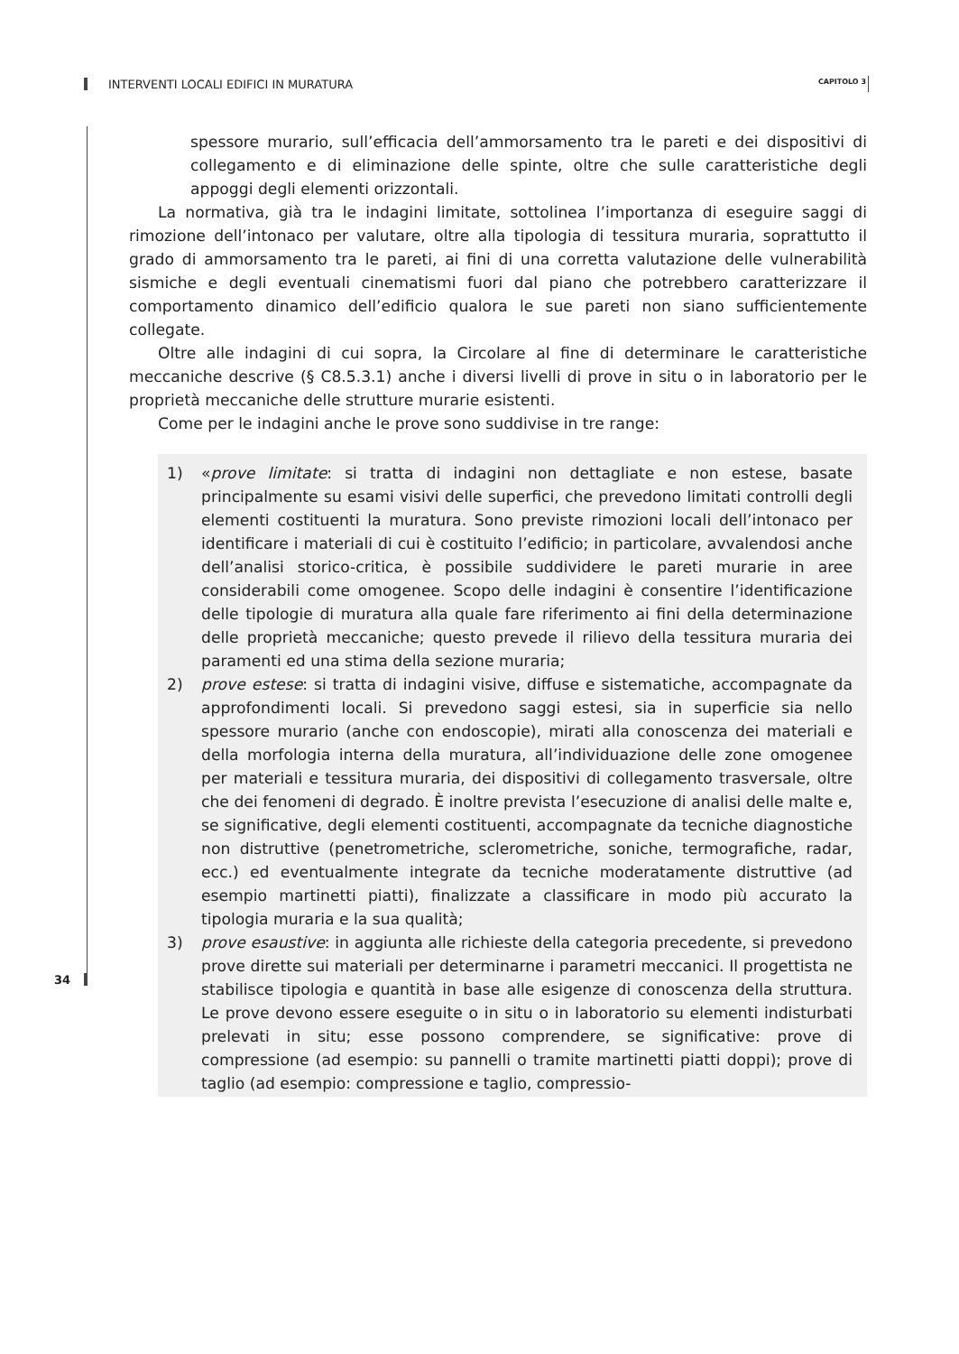INTERVENTI LOCALI EDIFICI IN MURATURA CAPITOLO 3
spessore murario, sull’efficacia dell’ammorsamento tra le pareti e dei dispositivi di collegamento e di eliminazione delle spinte, oltre che sulle caratteristiche degli appoggi degli elementi orizzontali.
La normativa, già tra le indagini limitate, sottolinea l’importanza di eseguire saggi di rimozione dell’intonaco per valutare, oltre alla tipologia di tessitura muraria, soprattutto il grado di ammorsamento tra le pareti, ai fini di una corretta valutazione delle vulnerabilità sismiche e degli eventuali cinematismi fuori dal piano che potrebbero caratterizzare il comportamento dinamico dell’edificio qualora le sue pareti non siano sufficientemente collegate.
Oltre alle indagini di cui sopra, la Circolare al fine di determinare le caratteristiche meccaniche descrive (§ C8.5.3.1) anche i diversi livelli di prove in situ o in laboratorio per le proprietà meccaniche delle strutture murarie esistenti.
Come per le indagini anche le prove sono suddivise in tre range:
1) «prove limitate: si tratta di indagini non dettagliate e non estese, basate principalmente su esami visivi delle superfici, che prevedono limitati controlli degli elementi costituenti la muratura. Sono previste rimozioni locali dell’intonaco per identificare i materiali di cui è costituito l’edificio; in particolare, avvalendosi anche dell’analisi storico-critica, è possibile suddividere le pareti murarie in aree considerabili come omogenee. Scopo delle indagini è consentire l’identificazione delle tipologie di muratura alla quale fare riferimento ai fini della determinazione delle proprietà meccaniche; questo prevede il rilievo della tessitura muraria dei paramenti ed una stima della sezione muraria;
2) prove estese: si tratta di indagini visive, diffuse e sistematiche, accompagnate da approfondimenti locali. Si prevedono saggi estesi, sia in superficie sia nello spessore murario (anche con endoscopie), mirati alla conoscenza dei materiali e della morfologia interna della muratura, all’individuazione delle zone omogenee per materiali e tessitura muraria, dei dispositivi di collegamento trasversale, oltre che dei fenomeni di degrado. È inoltre prevista l’esecuzione di analisi delle malte e, se significative, degli elementi costituenti, accompagnate da tecniche diagnostiche non distruttive (penetrometriche, sclerometriche, soniche, termografiche, radar, ecc.) ed eventualmente integrate da tecniche moderatamente distruttive (ad esempio martinetti piatti), finalizzate a classificare in modo più accurato la tipologia muraria e la sua qualità;
3) prove esaustive: in aggiunta alle richieste della categoria precedente, si prevedono prove dirette sui materiali per determinarne i parametri meccanici. Il progettista ne stabilisce tipologia e quantità in base alle esigenze di conoscenza della struttura. Le prove devono essere eseguite o in situ o in laboratorio su elementi indisturbati prelevati in situ; esse possono comprendere, se significative: prove di compressione (ad esempio: su pannelli o tramite martinetti piatti doppi); prove di taglio (ad esempio: compressione e taglio, compressio-
34